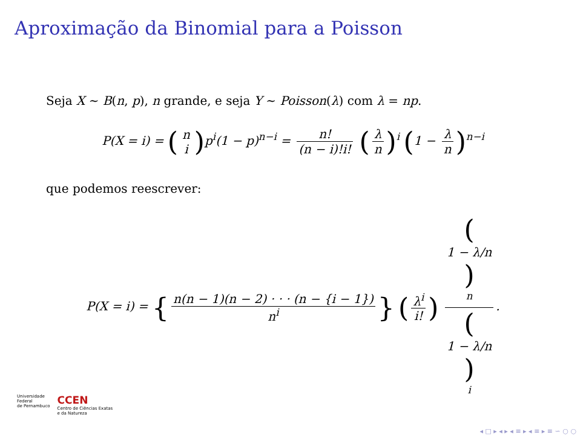Aproximação da Binomial para a Poisson
Seja X ∼ B(n, p), n grande, e seja Y ∼ Poisson(λ) com λ = np.
P(X = i) = (n i) p<sup>i</sup>(1 − p)<sup>n−i</sup> = n! (n − i)!i! (λ n)<sup>i</sup> (1 − λ n)<sup>n−i</sup>
que podemos reescrever:
P(X = i) = { n(n − 1)(n − 2) · · · (n − {i − 1}) n<sup>i</sup> } (λ<sup>i</sup> i!) (1 − λ/n)
<sup>n</sup> (1 − λ/n)
<sup>i</sup>.
Universidade
Federal
de Pernambuco
CCEN
Centro de Ciências Exatas
e da Natureza
◂ □ ▸ ◂ ▸ ◂ ≡ ▸ ◂ ≡ ▸ ≡ ∽ ○ ○